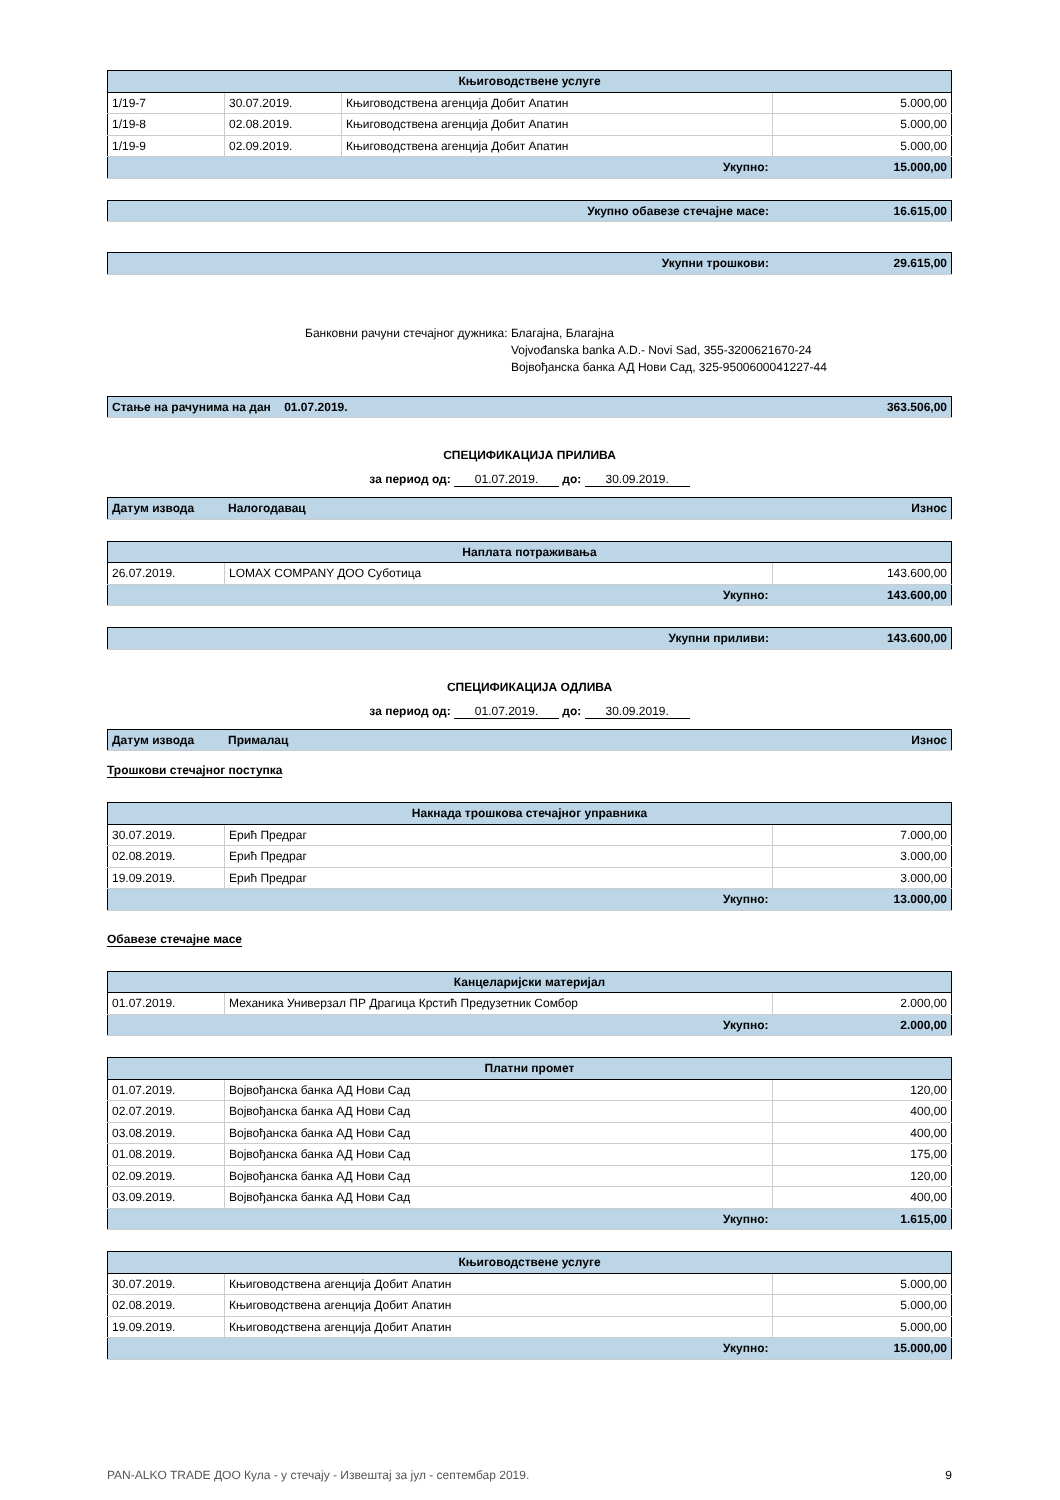| Књиговодствене услуге | | | |
| 1/19-7 | 30.07.2019. | Књиговодствена агенција Добит Апатин | 5.000,00 |
| 1/19-8 | 02.08.2019. | Књиговодствена агенција Добит Апатин | 5.000,00 |
| 1/19-9 | 02.09.2019. | Књиговодствена агенција Добит Апатин | 5.000,00 |
| Укупно: | | | 15.000,00 |
| Укупно обавезе стечајне масе: | 16.615,00 |
| Укупни трошкови: | 29.615,00 |
Банковни рачуни стечајног дужника: Благајна, Благајна
Vojvođanska banka A.D.- Novi Sad, 355-3200621670-24
Војвођанска банка АД Нови Сад, 325-9500600041227-44
| Стање на рачунима на дан 01.07.2019. | 363.506,00 |
СПЕЦИФИКАЦИЈА ПРИЛИВА
за период од: 01.07.2019. до: 30.09.2019.
| Датум извода | Налогодавац | Износ |
| Наплата потраживања | | |
| 26.07.2019. | LOMAX COMPANY ДОО Суботица | 143.600,00 |
| Укупно: | | 143.600,00 |
| Укупни приливи: | 143.600,00 |
СПЕЦИФИКАЦИЈА ОДЛИВА
за период од: 01.07.2019. до: 30.09.2019.
| Датум извода | Прималац | Износ |
Трошкови стечајног поступка
| Накнада трошкова стечајног управника | | |
| 30.07.2019. | Ерић Предраг | 7.000,00 |
| 02.08.2019. | Ерић Предраг | 3.000,00 |
| 19.09.2019. | Ерић Предраг | 3.000,00 |
| Укупно: | | 13.000,00 |
Обавезе стечајне масе
| Канцеларијски материјал | | |
| 01.07.2019. | Механика Универзал ПР Драгица Крстић Предузетник Сомбор | 2.000,00 |
| Укупно: | | 2.000,00 |
| Платни промет | | |
| 01.07.2019. | Војвођанска банка АД Нови Сад | 120,00 |
| 02.07.2019. | Војвођанска банка АД Нови Сад | 400,00 |
| 03.08.2019. | Војвођанска банка АД Нови Сад | 400,00 |
| 01.08.2019. | Војвођанска банка АД Нови Сад | 175,00 |
| 02.09.2019. | Војвођанска банка АД Нови Сад | 120,00 |
| 03.09.2019. | Војвођанска банка АД Нови Сад | 400,00 |
| Укупно: | | 1.615,00 |
| Књиговодствене услуге | | |
| 30.07.2019. | Књиговодствена агенција Добит Апатин | 5.000,00 |
| 02.08.2019. | Књиговодствена агенција Добит Апатин | 5.000,00 |
| 19.09.2019. | Књиговодствена агенција Добит Апатин | 5.000,00 |
| Укупно: | | 15.000,00 |
PAN-ALKO TRADE ДОО Кула - у стечају - Извештај за јул - септембар 2019. 9